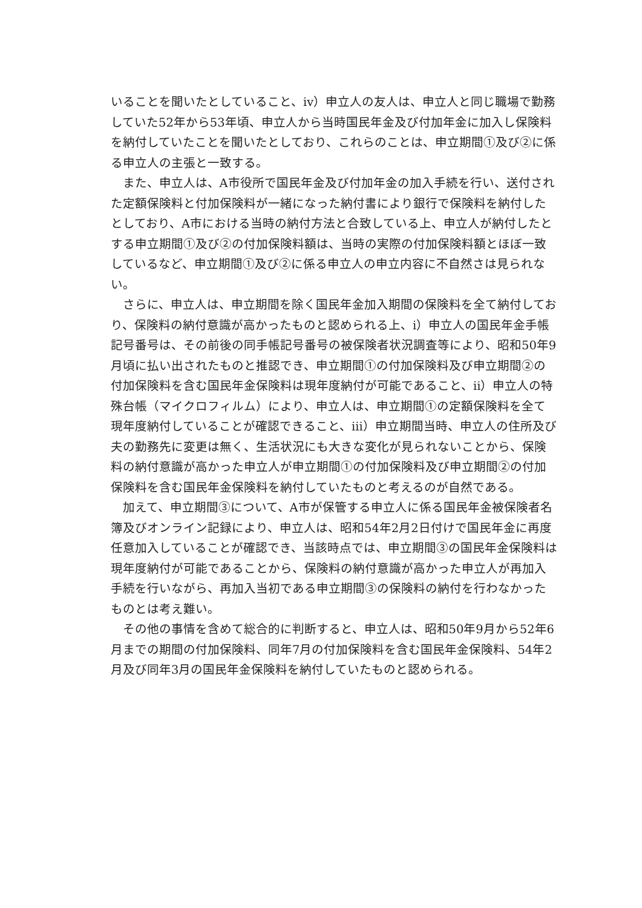いることを聞いたとしていること、ⅳ）申立人の友人は、申立人と同じ職場で勤務していた52年から53年頃、申立人から当時国民年金及び付加年金に加入し保険料を納付していたことを聞いたとしており、これらのことは、申立期間①及び②に係る申立人の主張と一致する。
また、申立人は、A市役所で国民年金及び付加年金の加入手続を行い、送付された定額保険料と付加保険料が一緒になった納付書により銀行で保険料を納付したとしており、A市における当時の納付方法と合致している上、申立人が納付したとする申立期間①及び②の付加保険料額は、当時の実際の付加保険料額とほぼ一致しているなど、申立期間①及び②に係る申立人の申立内容に不自然さは見られない。
さらに、申立人は、申立期間を除く国民年金加入期間の保険料を全て納付しており、保険料の納付意識が高かったものと認められる上、ⅰ）申立人の国民年金手帳記号番号は、その前後の同手帳記号番号の被保険者状況調査等により、昭和50年9月頃に払い出されたものと推認でき、申立期間①の付加保険料及び申立期間②の付加保険料を含む国民年金保険料は現年度納付が可能であること、ⅱ）申立人の特殊台帳（マイクロフィルム）により、申立人は、申立期間①の定額保険料を全て現年度納付していることが確認できること、ⅲ）申立期間当時、申立人の住所及び夫の勤務先に変更は無く、生活状況にも大きな変化が見られないことから、保険料の納付意識が高かった申立人が申立期間①の付加保険料及び申立期間②の付加保険料を含む国民年金保険料を納付していたものと考えるのが自然である。
加えて、申立期間③について、A市が保管する申立人に係る国民年金被保険者名簿及びオンライン記録により、申立人は、昭和54年2月2日付けで国民年金に再度任意加入していることが確認でき、当該時点では、申立期間③の国民年金保険料は現年度納付が可能であることから、保険料の納付意識が高かった申立人が再加入手続を行いながら、再加入当初である申立期間③の保険料の納付を行わなかったものとは考え難い。
その他の事情を含めて総合的に判断すると、申立人は、昭和50年9月から52年6月までの期間の付加保険料、同年7月の付加保険料を含む国民年金保険料、54年2月及び同年3月の国民年金保険料を納付していたものと認められる。